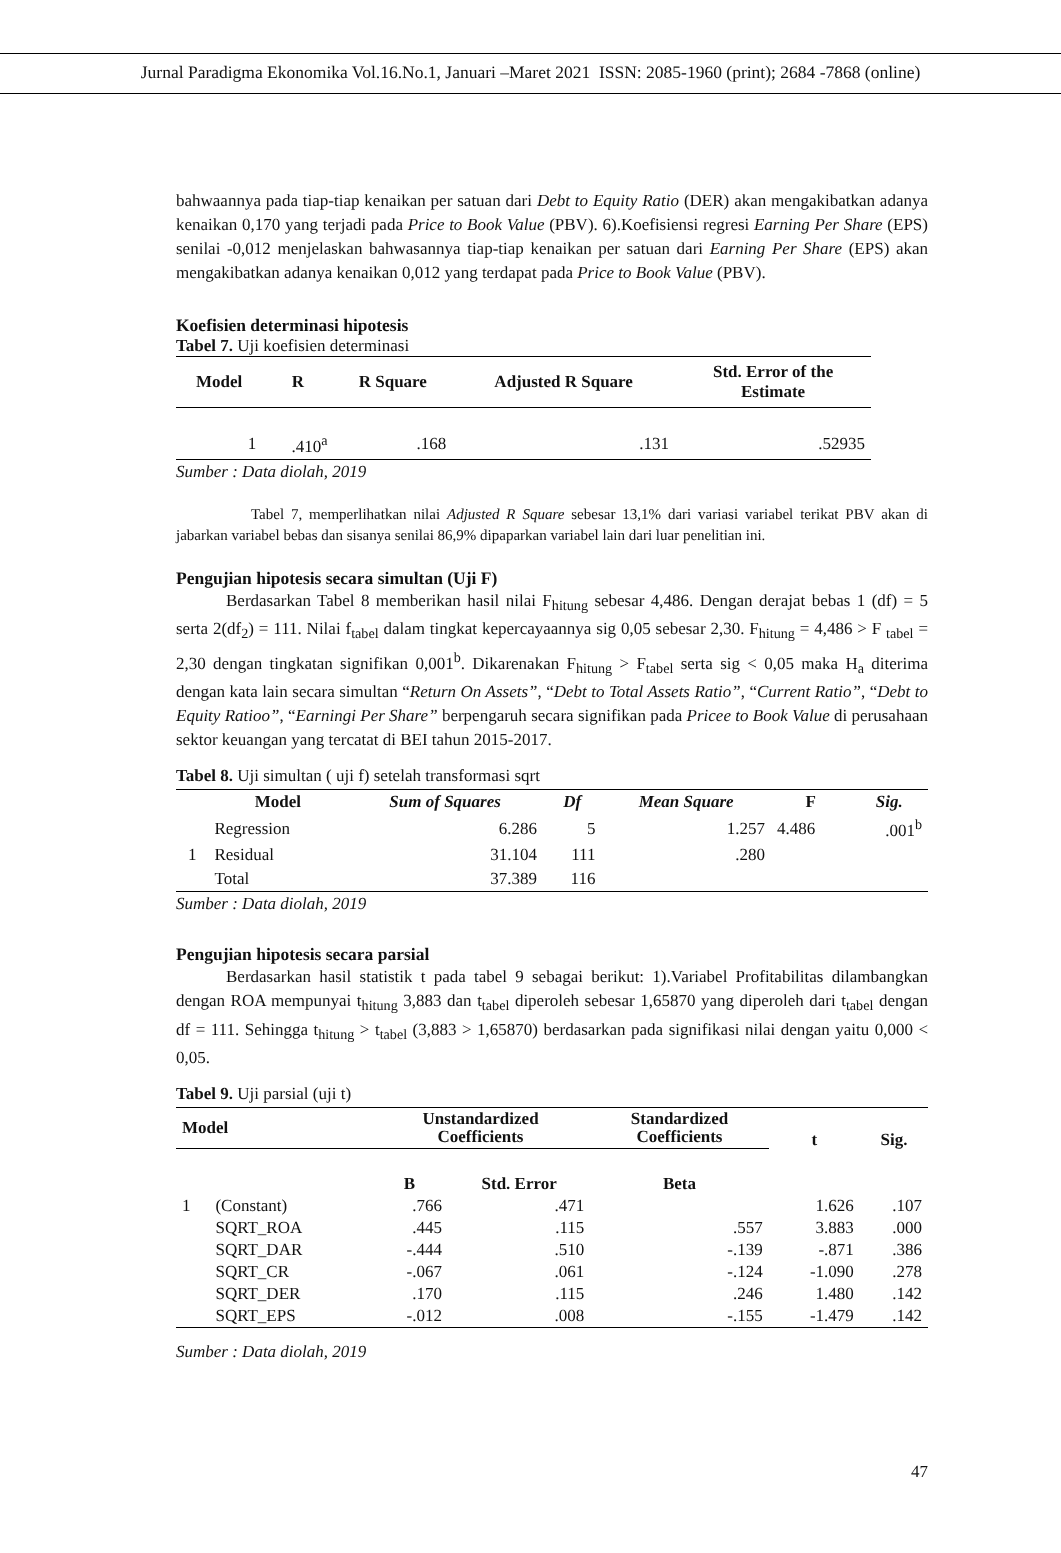Jurnal Paradigma Ekonomika Vol.16.No.1, Januari –Maret 2021 ISSN: 2085-1960 (print); 2684 -7868 (online)
bahwaannya pada tiap-tiap kenaikan per satuan dari Debt to Equity Ratio (DER) akan mengakibatkan adanya kenaikan 0,170 yang terjadi pada Price to Book Value (PBV). 6).Koefisiensi regresi Earning Per Share (EPS) senilai -0,012 menjelaskan bahwasannya tiap-tiap kenaikan per satuan dari Earning Per Share (EPS) akan mengakibatkan adanya kenaikan 0,012 yang terdapat pada Price to Book Value (PBV).
Koefisien determinasi hipotesis
Tabel 7. Uji koefisien determinasi
| Model | R | R Square | Adjusted R Square | Std. Error of the Estimate |
| --- | --- | --- | --- | --- |
| 1 | .410<sup>a</sup> | .168 | .131 | .52935 |
Sumber : Data diolah, 2019
Tabel 7, memperlihatkan nilai Adjusted R Square sebesar 13,1% dari variasi variabel terikat PBV akan di jabarkan variabel bebas dan sisanya senilai 86,9% dipaparkan variabel lain dari luar penelitian ini.
Pengujian hipotesis secara simultan (Uji F)
Berdasarkan Tabel 8 memberikan hasil nilai F<sub>hitung</sub> sebesar 4,486. Dengan derajat bebas 1 (df) = 5 serta 2(df<sub>2</sub>) = 111. Nilai f<sub>tabel</sub> dalam tingkat kepercayaannya sig 0,05 sebesar 2,30. F<sub>hitung</sub> = 4,486 > F <sub>tabel</sub> = 2,30 dengan tingkatan signifikan 0,001<sup>b</sup>. Dikarenakan F<sub>hitung</sub> > F<sub>tabel</sub> serta sig < 0,05 maka H<sub>a</sub> diterima dengan kata lain secara simultan “Return On Assets”, “Debt to Total Assets Ratio”, “Current Ratio”, “Debt to Equity Ratioo”, “Earningi Per Share” berpengaruh secara signifikan pada Pricee to Book Value di perusahaan sektor keuangan yang tercatat di BEI tahun 2015-2017.
Tabel 8. Uji simultan ( uji f) setelah transformasi sqrt
| | Model | Sum of Squares | Df | Mean Square | F | Sig. |
| --- | --- | --- | --- | --- | --- | --- |
| | Regression | 6.286 | 5 | 1.257 | 4.486 | .001<sup>b</sup> |
| 1 | Residual | 31.104 | 111 | .280 | | |
| | Total | 37.389 | 116 | | | |
Sumber : Data diolah, 2019
Pengujian hipotesis secara parsial
Berdasarkan hasil statistik t pada tabel 9 sebagai berikut: 1).Variabel Profitabilitas dilambangkan dengan ROA mempunyai t<sub>hitung</sub> 3,883 dan t<sub>tabel</sub> diperoleh sebesar 1,65870 yang diperoleh dari t<sub>tabel</sub> dengan df = 111. Sehingga t<sub>hitung</sub> > t<sub>tabel</sub> (3,883 > 1,65870) berdasarkan pada signifikasi nilai dengan yaitu 0,000 < 0,05.
Tabel 9. Uji parsial (uji t)
| Model | | Unstandardized Coefficients | | Standardized Coefficients | t | Sig. |
| --- | --- | --- | --- | --- | --- | --- |
| | | B | Std. Error | Beta | | |
| 1 | (Constant) | .766 | .471 | | 1.626 | .107 |
| | SQRT_ROA | .445 | .115 | .557 | 3.883 | .000 |
| | SQRT_DAR | -.444 | .510 | -.139 | -.871 | .386 |
| | SQRT_CR | -.067 | .061 | -.124 | -1.090 | .278 |
| | SQRT_DER | .170 | .115 | .246 | 1.480 | .142 |
| | SQRT_EPS | -.012 | .008 | -.155 | -1.479 | .142 |
Sumber : Data diolah, 2019
47